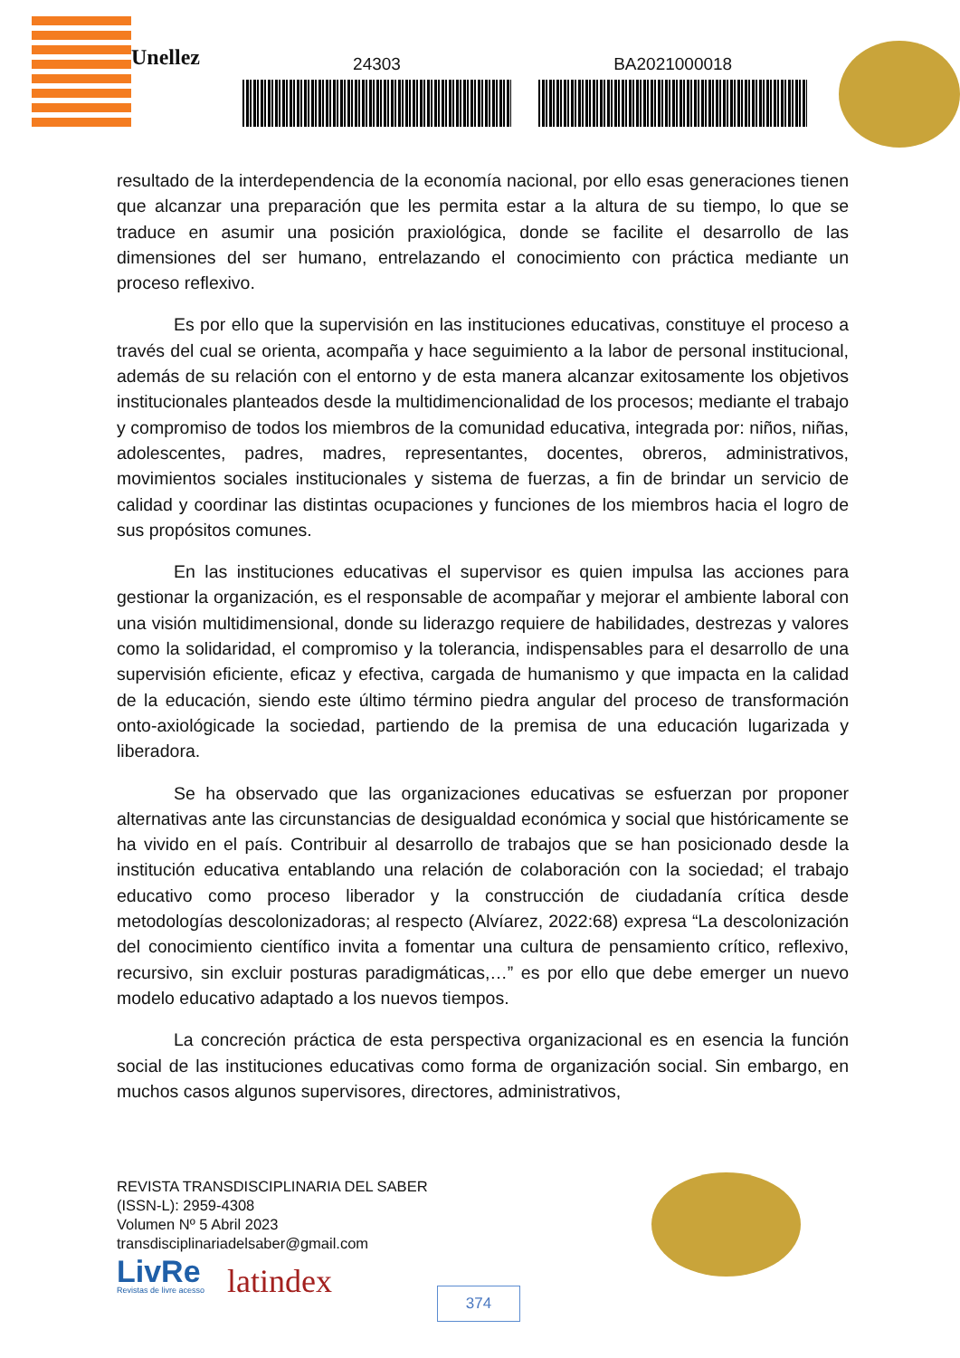Unellez
24303 BA2021000018
resultado de la interdependencia de la economía nacional, por ello esas generaciones tienen que alcanzar una preparación que les permita estar a la altura de su tiempo, lo que se traduce en asumir una posición praxiológica, donde se facilite el desarrollo de las dimensiones del ser humano, entrelazando el conocimiento con práctica mediante un proceso reflexivo.
Es por ello que la supervisión en las instituciones educativas, constituye el proceso a través del cual se orienta, acompaña y hace seguimiento a la labor de personal institucional, además de su relación con el entorno y de esta manera alcanzar exitosamente los objetivos institucionales planteados desde la multidimencionalidad de los procesos; mediante el trabajo y compromiso de todos los miembros de la comunidad educativa, integrada por: niños, niñas, adolescentes, padres, madres, representantes, docentes, obreros, administrativos, movimientos sociales institucionales y sistema de fuerzas, a fin de brindar un servicio de calidad y coordinar las distintas ocupaciones y funciones de los miembros hacia el logro de sus propósitos comunes.
En las instituciones educativas el supervisor es quien impulsa las acciones para gestionar la organización, es el responsable de acompañar y mejorar el ambiente laboral con una visión multidimensional, donde su liderazgo requiere de habilidades, destrezas y valores como la solidaridad, el compromiso y la tolerancia, indispensables para el desarrollo de una supervisión eficiente, eficaz y efectiva, cargada de humanismo y que impacta en la calidad de la educación, siendo este último término piedra angular del proceso de transformación onto-axiológicade la sociedad, partiendo de la premisa de una educación lugarizada y liberadora.
Se ha observado que las organizaciones educativas se esfuerzan por proponer alternativas ante las circunstancias de desigualdad económica y social que históricamente se ha vivido en el país. Contribuir al desarrollo de trabajos que se han posicionado desde la institución educativa entablando una relación de colaboración con la sociedad; el trabajo educativo como proceso liberador y la construcción de ciudadanía crítica desde metodologías descolonizadoras; al respecto (Alvíarez, 2022:68) expresa “La descolonización del conocimiento científico invita a fomentar una cultura de pensamiento crítico, reflexivo, recursivo, sin excluir posturas paradigmáticas,…” es por ello que debe emerger un nuevo modelo educativo adaptado a los nuevos tiempos.
La concreción práctica de esta perspectiva organizacional es en esencia la función social de las instituciones educativas como forma de organización social. Sin embargo, en muchos casos algunos supervisores, directores, administrativos,
REVISTA TRANSDISCIPLINARIA DEL SABER
(ISSN-L): 2959-4308
Volumen Nº 5 Abril 2023
transdisciplinariadelsaber@gmail.com
LivRe
Revistas de livre acesso
latindex
374